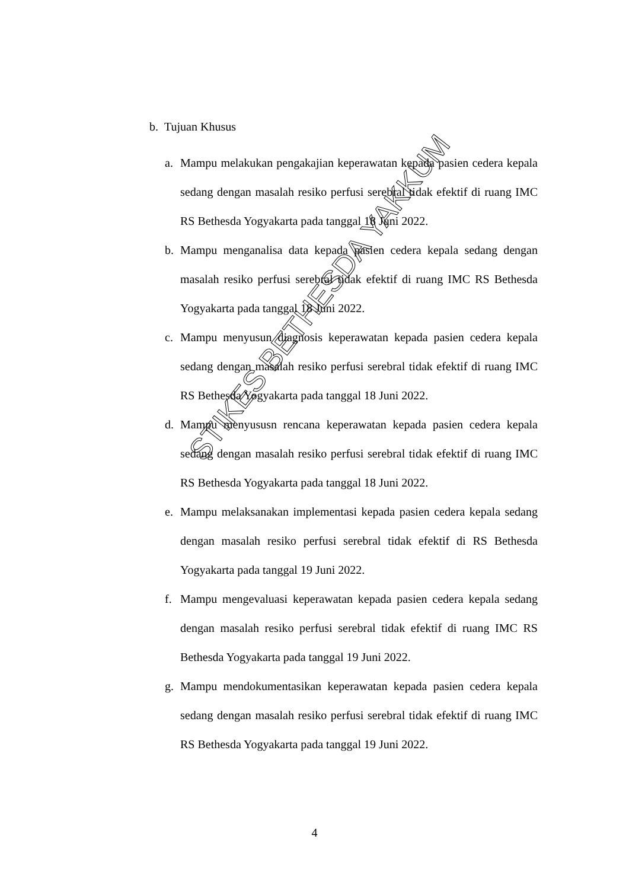b. Tujuan Khusus
a. Mampu melakukan pengakajian keperawatan kepada pasien cedera kepala sedang dengan masalah resiko perfusi serebral tidak efektif di ruang IMC RS Bethesda Yogyakarta pada tanggal 18 Juni 2022.
b. Mampu menganalisa data kepada pasien cedera kepala sedang dengan masalah resiko perfusi serebral tidak efektif di ruang IMC RS Bethesda Yogyakarta pada tanggal 18 Juni 2022.
c. Mampu menyusun diagnosis keperawatan kepada pasien cedera kepala sedang dengan masalah resiko perfusi serebral tidak efektif di ruang IMC RS Bethesda Yogyakarta pada tanggal 18 Juni 2022.
d. Mampu menyususn rencana keperawatan kepada pasien cedera kepala sedang dengan masalah resiko perfusi serebral tidak efektif di ruang IMC RS Bethesda Yogyakarta pada tanggal 18 Juni 2022.
e. Mampu melaksanakan implementasi kepada pasien cedera kepala sedang dengan masalah resiko perfusi serebral tidak efektif di RS Bethesda Yogyakarta pada tanggal 19 Juni 2022.
f. Mampu mengevaluasi keperawatan kepada pasien cedera kepala sedang dengan masalah resiko perfusi serebral tidak efektif di ruang IMC RS Bethesda Yogyakarta pada tanggal 19 Juni 2022.
g. Mampu mendokumentasikan keperawatan kepada pasien cedera kepala sedang dengan masalah resiko perfusi serebral tidak efektif di ruang IMC RS Bethesda Yogyakarta pada tanggal 19 Juni 2022.
4
STIKES BETHESDA YAKKUM